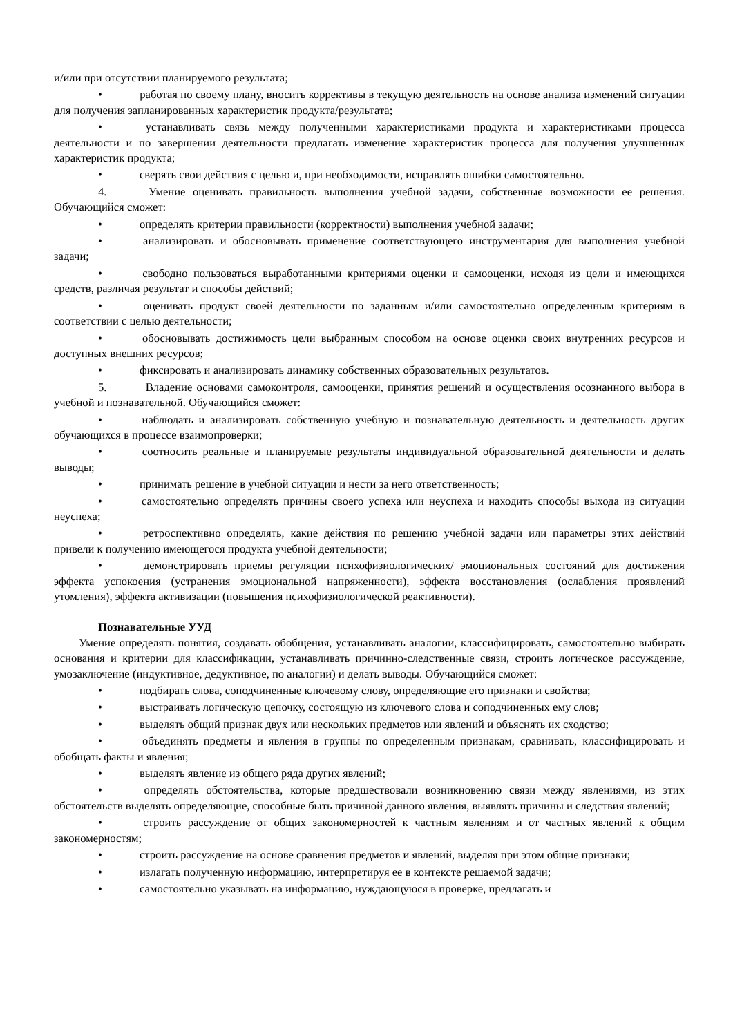и/или при отсутствии планируемого результата;
• работая по своему плану, вносить коррективы в текущую деятельность на основе анализа изменений ситуации для получения запланированных характеристик продукта/результата;
• устанавливать связь между полученными характеристиками продукта и характеристиками процесса деятельности и по завершении деятельности предлагать изменение характеристик процесса для получения улучшенных характеристик продукта;
• сверять свои действия с целью и, при необходимости, исправлять ошибки самостоятельно.
4. Умение оценивать правильность выполнения учебной задачи, собственные возможности ее решения. Обучающийся сможет:
• определять критерии правильности (корректности) выполнения учебной задачи;
• анализировать и обосновывать применение соответствующего инструментария для выполнения учебной задачи;
• свободно пользоваться выработанными критериями оценки и самооценки, исходя из цели и имеющихся средств, различая результат и способы действий;
• оценивать продукт своей деятельности по заданным и/или самостоятельно определенным критериям в соответствии с целью деятельности;
• обосновывать достижимость цели выбранным способом на основе оценки своих внутренних ресурсов и доступных внешних ресурсов;
• фиксировать и анализировать динамику собственных образовательных результатов.
5. Владение основами самоконтроля, самооценки, принятия решений и осуществления осознанного выбора в учебной и познавательной. Обучающийся сможет:
• наблюдать и анализировать собственную учебную и познавательную деятельность и деятельность других обучающихся в процессе взаимопроверки;
• соотносить реальные и планируемые результаты индивидуальной образовательной деятельности и делать выводы;
• принимать решение в учебной ситуации и нести за него ответственность;
• самостоятельно определять причины своего успеха или неуспеха и находить способы выхода из ситуации неуспеха;
• ретроспективно определять, какие действия по решению учебной задачи или параметры этих действий привели к получению имеющегося продукта учебной деятельности;
• демонстрировать приемы регуляции психофизиологических/ эмоциональных состояний для достижения эффекта успокоения (устранения эмоциональной напряженности), эффекта восстановления (ослабления проявлений утомления), эффекта активизации (повышения психофизиологической реактивности).
Познавательные УУД
Умение определять понятия, создавать обобщения, устанавливать аналогии, классифицировать, самостоятельно выбирать основания и критерии для классификации, устанавливать причинно-следственные связи, строить логическое рассуждение, умозаключение (индуктивное, дедуктивное, по аналогии) и делать выводы. Обучающийся сможет:
• подбирать слова, соподчиненные ключевому слову, определяющие его признаки и свойства;
• выстраивать логическую цепочку, состоящую из ключевого слова и соподчиненных ему слов;
• выделять общий признак двух или нескольких предметов или явлений и объяснять их сходство;
• объединять предметы и явления в группы по определенным признакам, сравнивать, классифицировать и обобщать факты и явления;
• выделять явление из общего ряда других явлений;
• определять обстоятельства, которые предшествовали возникновению связи между явлениями, из этих обстоятельств выделять определяющие, способные быть причиной данного явления, выявлять причины и следствия явлений;
• строить рассуждение от общих закономерностей к частным явлениям и от частных явлений к общим закономерностям;
• строить рассуждение на основе сравнения предметов и явлений, выделяя при этом общие признаки;
• излагать полученную информацию, интерпретируя ее в контексте решаемой задачи;
• самостоятельно указывать на информацию, нуждающуюся в проверке, предлагать и